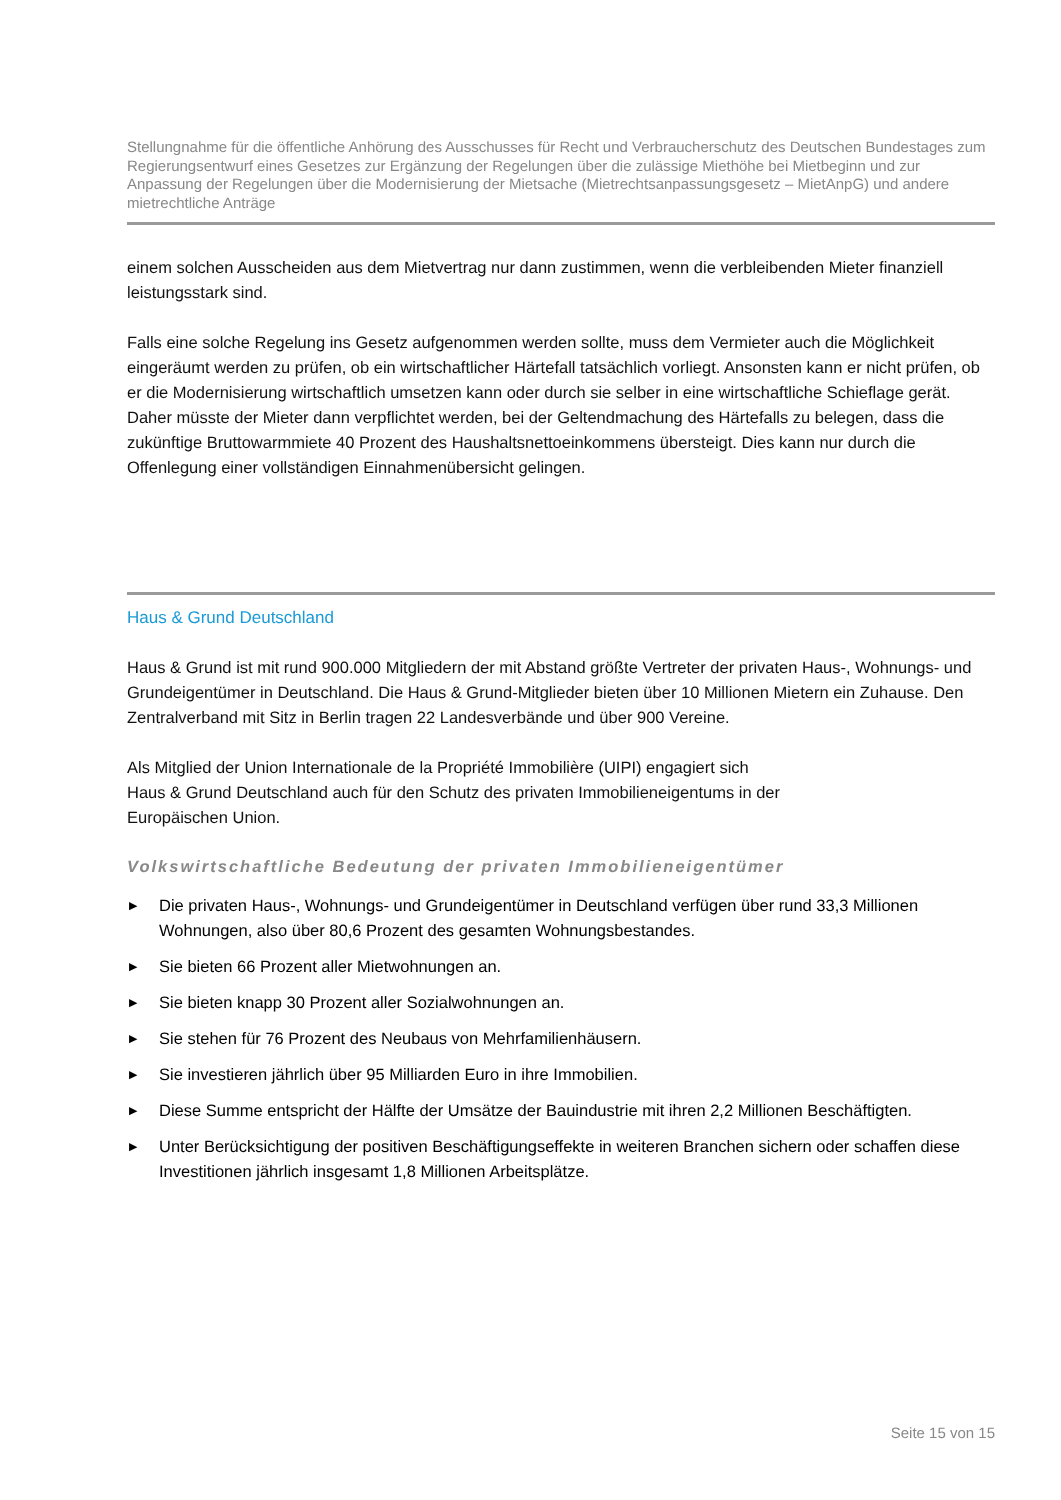Stellungnahme für die öffentliche Anhörung des Ausschusses für Recht und Verbraucherschutz des Deutschen Bundestages zum Regierungsentwurf eines Gesetzes zur Ergänzung der Regelungen über die zulässige Miethöhe bei Mietbeginn und zur Anpassung der Regelungen über die Modernisierung der Mietsache (Mietrechtsanpassungsgesetz – MietAnpG) und andere mietrechtliche Anträge
einem solchen Ausscheiden aus dem Mietvertrag nur dann zustimmen, wenn die verbleibenden Mieter finanziell leistungsstark sind.
Falls eine solche Regelung ins Gesetz aufgenommen werden sollte, muss dem Vermieter auch die Möglichkeit eingeräumt werden zu prüfen, ob ein wirtschaftlicher Härtefall tatsächlich vorliegt. Ansonsten kann er nicht prüfen, ob er die Modernisierung wirtschaftlich umsetzen kann oder durch sie selber in eine wirtschaftliche Schieflage gerät. Daher müsste der Mieter dann verpflichtet werden, bei der Geltendmachung des Härtefalls zu belegen, dass die zukünftige Bruttowarmmiete 40 Prozent des Haushaltsnettoeinkommens übersteigt. Dies kann nur durch die Offenlegung einer vollständigen Einnahmenübersicht gelingen.
Haus & Grund Deutschland
Haus & Grund ist mit rund 900.000 Mitgliedern der mit Abstand größte Vertreter der privaten Haus-, Wohnungs- und Grundeigentümer in Deutschland. Die Haus & Grund-Mitglieder bieten über 10 Millionen Mietern ein Zuhause. Den Zentralverband mit Sitz in Berlin tragen 22 Landesverbände und über 900 Vereine.
Als Mitglied der Union Internationale de la Propriété Immobilière (UIPI) engagiert sich
Haus & Grund Deutschland auch für den Schutz des privaten Immobilieneigentums in der
Europäischen Union.
Volkswirtschaftliche Bedeutung der privaten Immobilieneigentümer
▶ Die privaten Haus-, Wohnungs- und Grundeigentümer in Deutschland verfügen über rund 33,3 Millionen Wohnungen, also über 80,6 Prozent des gesamten Wohnungsbestandes.
▶ Sie bieten 66 Prozent aller Mietwohnungen an.
▶ Sie bieten knapp 30 Prozent aller Sozialwohnungen an.
▶ Sie stehen für 76 Prozent des Neubaus von Mehrfamilienhäusern.
▶ Sie investieren jährlich über 95 Milliarden Euro in ihre Immobilien.
▶ Diese Summe entspricht der Hälfte der Umsätze der Bauindustrie mit ihren 2,2 Millionen Beschäftigten.
▶ Unter Berücksichtigung der positiven Beschäftigungseffekte in weiteren Branchen sichern oder schaffen diese Investitionen jährlich insgesamt 1,8 Millionen Arbeitsplätze.
Seite 15 von 15